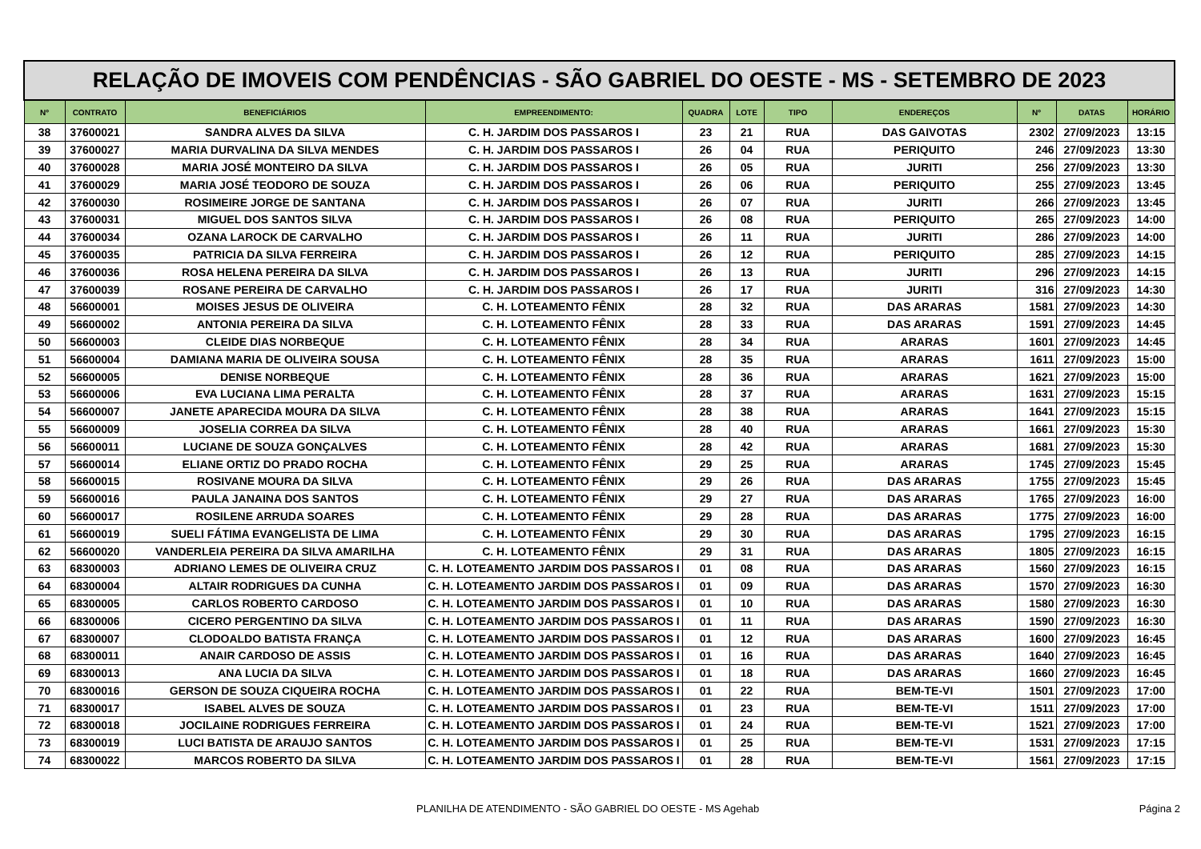| RELAÇÃO DE IMOVEIS COM PENDÊNCIAS - SÃO GABRIEL DO OESTE - MS - SETEMBRO DE 2023 | | | | | | | | | | |
| Nº | CONTRATO | BENEFICIÁRIOS | EMPREENDIMENTO: | QUADRA | LOTE | TIPO | ENDEREÇOS | Nº | DATAS | HORÁRIO |
| 38 | 37600021 | SANDRA ALVES DA SILVA | C. H. JARDIM DOS PASSAROS I | 23 | 21 | RUA | DAS GAIVOTAS | 2302 | 27/09/2023 | 13:15 |
| 39 | 37600027 | MARIA DURVALINA DA SILVA MENDES | C. H. JARDIM DOS PASSAROS I | 26 | 04 | RUA | PERIQUITO | 246 | 27/09/2023 | 13:30 |
| 40 | 37600028 | MARIA JOSÉ MONTEIRO DA SILVA | C. H. JARDIM DOS PASSAROS I | 26 | 05 | RUA | JURITI | 256 | 27/09/2023 | 13:30 |
| 41 | 37600029 | MARIA JOSÉ TEODORO DE SOUZA | C. H. JARDIM DOS PASSAROS I | 26 | 06 | RUA | PERIQUITO | 255 | 27/09/2023 | 13:45 |
| 42 | 37600030 | ROSIMEIRE JORGE DE SANTANA | C. H. JARDIM DOS PASSAROS I | 26 | 07 | RUA | JURITI | 266 | 27/09/2023 | 13:45 |
| 43 | 37600031 | MIGUEL DOS SANTOS SILVA | C. H. JARDIM DOS PASSAROS I | 26 | 08 | RUA | PERIQUITO | 265 | 27/09/2023 | 14:00 |
| 44 | 37600034 | OZANA LAROCK DE CARVALHO | C. H. JARDIM DOS PASSAROS I | 26 | 11 | RUA | JURITI | 286 | 27/09/2023 | 14:00 |
| 45 | 37600035 | PATRICIA DA SILVA FERREIRA | C. H. JARDIM DOS PASSAROS I | 26 | 12 | RUA | PERIQUITO | 285 | 27/09/2023 | 14:15 |
| 46 | 37600036 | ROSA HELENA PEREIRA DA SILVA | C. H. JARDIM DOS PASSAROS I | 26 | 13 | RUA | JURITI | 296 | 27/09/2023 | 14:15 |
| 47 | 37600039 | ROSANE PEREIRA DE CARVALHO | C. H. JARDIM DOS PASSAROS I | 26 | 17 | RUA | JURITI | 316 | 27/09/2023 | 14:30 |
| 48 | 56600001 | MOISES JESUS DE OLIVEIRA | C. H. LOTEAMENTO FÊNIX | 28 | 32 | RUA | DAS ARARAS | 1581 | 27/09/2023 | 14:30 |
| 49 | 56600002 | ANTONIA PEREIRA DA SILVA | C. H. LOTEAMENTO FÊNIX | 28 | 33 | RUA | DAS ARARAS | 1591 | 27/09/2023 | 14:45 |
| 50 | 56600003 | CLEIDE DIAS NORBEQUE | C. H. LOTEAMENTO FÊNIX | 28 | 34 | RUA | ARARAS | 1601 | 27/09/2023 | 14:45 |
| 51 | 56600004 | DAMIANA MARIA DE OLIVEIRA SOUSA | C. H. LOTEAMENTO FÊNIX | 28 | 35 | RUA | ARARAS | 1611 | 27/09/2023 | 15:00 |
| 52 | 56600005 | DENISE NORBEQUE | C. H. LOTEAMENTO FÊNIX | 28 | 36 | RUA | ARARAS | 1621 | 27/09/2023 | 15:00 |
| 53 | 56600006 | EVA LUCIANA LIMA PERALTA | C. H. LOTEAMENTO FÊNIX | 28 | 37 | RUA | ARARAS | 1631 | 27/09/2023 | 15:15 |
| 54 | 56600007 | JANETE APARECIDA MOURA DA SILVA | C. H. LOTEAMENTO FÊNIX | 28 | 38 | RUA | ARARAS | 1641 | 27/09/2023 | 15:15 |
| 55 | 56600009 | JOSELIA CORREA DA SILVA | C. H. LOTEAMENTO FÊNIX | 28 | 40 | RUA | ARARAS | 1661 | 27/09/2023 | 15:30 |
| 56 | 56600011 | LUCIANE DE SOUZA GONÇALVES | C. H. LOTEAMENTO FÊNIX | 28 | 42 | RUA | ARARAS | 1681 | 27/09/2023 | 15:30 |
| 57 | 56600014 | ELIANE ORTIZ DO PRADO ROCHA | C. H. LOTEAMENTO FÊNIX | 29 | 25 | RUA | ARARAS | 1745 | 27/09/2023 | 15:45 |
| 58 | 56600015 | ROSIVANE MOURA DA SILVA | C. H. LOTEAMENTO FÊNIX | 29 | 26 | RUA | DAS ARARAS | 1755 | 27/09/2023 | 15:45 |
| 59 | 56600016 | PAULA JANAINA DOS SANTOS | C. H. LOTEAMENTO FÊNIX | 29 | 27 | RUA | DAS ARARAS | 1765 | 27/09/2023 | 16:00 |
| 60 | 56600017 | ROSILENE ARRUDA SOARES | C. H. LOTEAMENTO FÊNIX | 29 | 28 | RUA | DAS ARARAS | 1775 | 27/09/2023 | 16:00 |
| 61 | 56600019 | SUELI FÁTIMA EVANGELISTA DE LIMA | C. H. LOTEAMENTO FÊNIX | 29 | 30 | RUA | DAS ARARAS | 1795 | 27/09/2023 | 16:15 |
| 62 | 56600020 | VANDERLEIA PEREIRA DA SILVA AMARILHA | C. H. LOTEAMENTO FÊNIX | 29 | 31 | RUA | DAS ARARAS | 1805 | 27/09/2023 | 16:15 |
| 63 | 68300003 | ADRIANO LEMES DE OLIVEIRA CRUZ | C. H. LOTEAMENTO JARDIM DOS PASSAROS I | 01 | 08 | RUA | DAS ARARAS | 1560 | 27/09/2023 | 16:15 |
| 64 | 68300004 | ALTAIR RODRIGUES DA CUNHA | C. H. LOTEAMENTO JARDIM DOS PASSAROS I | 01 | 09 | RUA | DAS ARARAS | 1570 | 27/09/2023 | 16:30 |
| 65 | 68300005 | CARLOS ROBERTO CARDOSO | C. H. LOTEAMENTO JARDIM DOS PASSAROS I | 01 | 10 | RUA | DAS ARARAS | 1580 | 27/09/2023 | 16:30 |
| 66 | 68300006 | CICERO PERGENTINO DA SILVA | C. H. LOTEAMENTO JARDIM DOS PASSAROS I | 01 | 11 | RUA | DAS ARARAS | 1590 | 27/09/2023 | 16:30 |
| 67 | 68300007 | CLODOALDO BATISTA FRANÇA | C. H. LOTEAMENTO JARDIM DOS PASSAROS I | 01 | 12 | RUA | DAS ARARAS | 1600 | 27/09/2023 | 16:45 |
| 68 | 68300011 | ANAIR CARDOSO DE ASSIS | C. H. LOTEAMENTO JARDIM DOS PASSAROS I | 01 | 16 | RUA | DAS ARARAS | 1640 | 27/09/2023 | 16:45 |
| 69 | 68300013 | ANA LUCIA DA SILVA | C. H. LOTEAMENTO JARDIM DOS PASSAROS I | 01 | 18 | RUA | DAS ARARAS | 1660 | 27/09/2023 | 16:45 |
| 70 | 68300016 | GERSON DE SOUZA CIQUEIRA ROCHA | C. H. LOTEAMENTO JARDIM DOS PASSAROS I | 01 | 22 | RUA | BEM-TE-VI | 1501 | 27/09/2023 | 17:00 |
| 71 | 68300017 | ISABEL ALVES DE SOUZA | C. H. LOTEAMENTO JARDIM DOS PASSAROS I | 01 | 23 | RUA | BEM-TE-VI | 1511 | 27/09/2023 | 17:00 |
| 72 | 68300018 | JOCILAINE RODRIGUES FERREIRA | C. H. LOTEAMENTO JARDIM DOS PASSAROS I | 01 | 24 | RUA | BEM-TE-VI | 1521 | 27/09/2023 | 17:00 |
| 73 | 68300019 | LUCI BATISTA DE ARAUJO SANTOS | C. H. LOTEAMENTO JARDIM DOS PASSAROS I | 01 | 25 | RUA | BEM-TE-VI | 1531 | 27/09/2023 | 17:15 |
| 74 | 68300022 | MARCOS ROBERTO DA SILVA | C. H. LOTEAMENTO JARDIM DOS PASSAROS I | 01 | 28 | RUA | BEM-TE-VI | 1561 | 27/09/2023 | 17:15 |
PLANILHA DE ATENDIMENTO - SÃO GABRIEL DO OESTE - MS Agehab Página 2